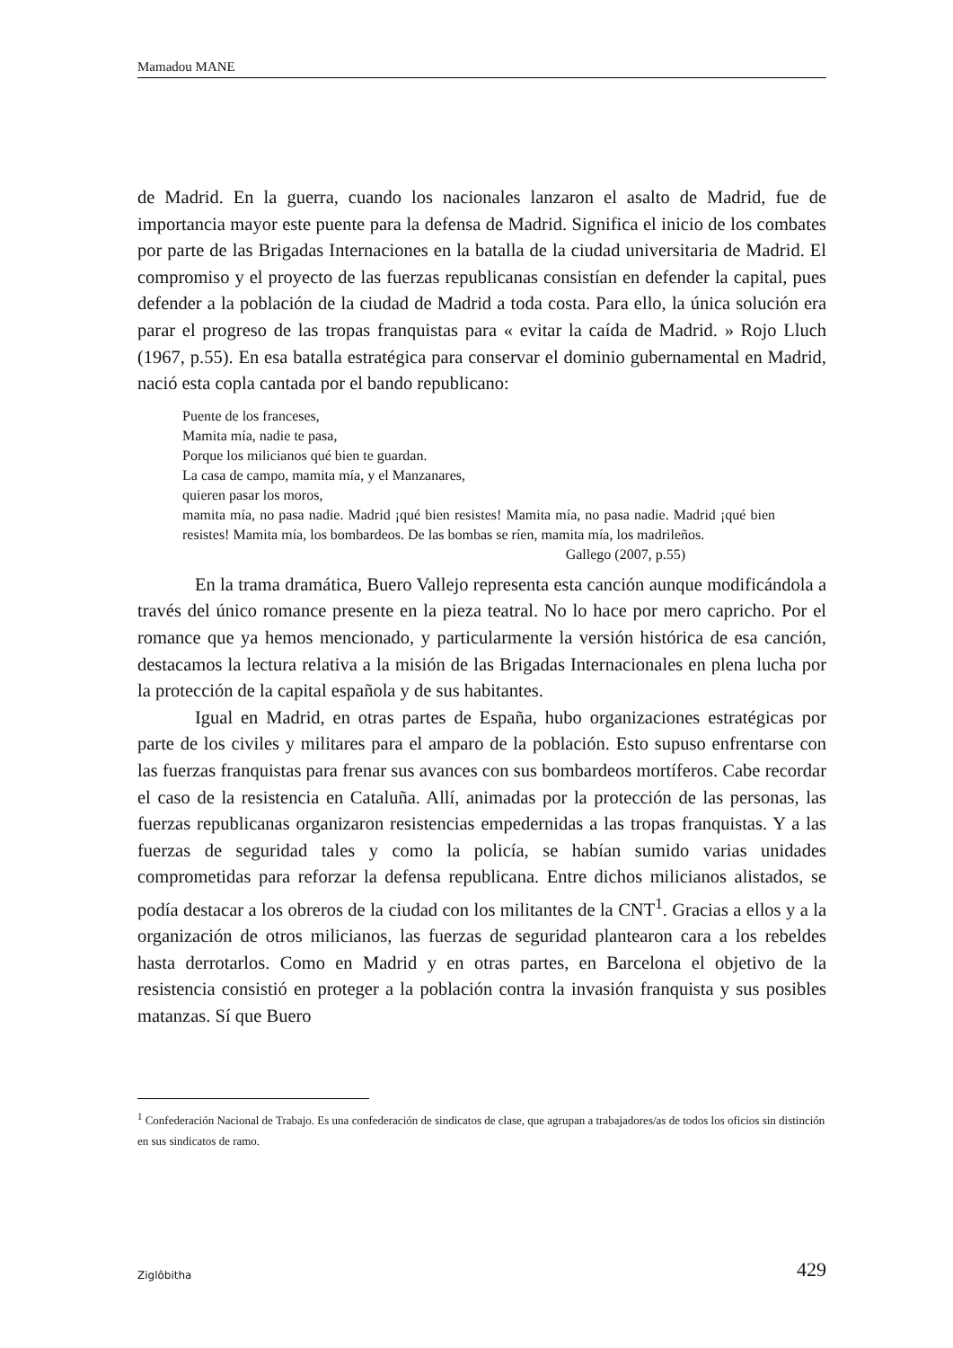Mamadou MANE
de Madrid. En la guerra, cuando los nacionales lanzaron el asalto de Madrid, fue de importancia mayor este puente para la defensa de Madrid. Significa el inicio de los combates por parte de las Brigadas Internaciones en la batalla de la ciudad universitaria de Madrid. El compromiso y el proyecto de las fuerzas republicanas consistían en defender la capital, pues defender a la población de la ciudad de Madrid a toda costa. Para ello, la única solución era parar el progreso de las tropas franquistas para « evitar la caída de Madrid. » Rojo Lluch (1967, p.55). En esa batalla estratégica para conservar el dominio gubernamental en Madrid, nació esta copla cantada por el bando republicano:
Puente de los franceses,
Mamita mía, nadie te pasa,
Porque los milicianos qué bien te guardan.
La casa de campo, mamita mía, y el Manzanares,
quieren pasar los moros,
mamita mía, no pasa nadie. Madrid ¡qué bien resistes! Mamita mía, no pasa nadie. Madrid ¡qué bien resistes! Mamita mía, los bombardeos. De las bombas se ríen, mamita mía, los madrileños.
Gallego (2007, p.55)
En la trama dramática, Buero Vallejo representa esta canción aunque modificándola a través del único romance presente en la pieza teatral. No lo hace por mero capricho. Por el romance que ya hemos mencionado, y particularmente la versión histórica de esa canción, destacamos la lectura relativa a la misión de las Brigadas Internacionales en plena lucha por la protección de la capital española y de sus habitantes.
Igual en Madrid, en otras partes de España, hubo organizaciones estratégicas por parte de los civiles y militares para el amparo de la población. Esto supuso enfrentarse con las fuerzas franquistas para frenar sus avances con sus bombardeos mortíferos. Cabe recordar el caso de la resistencia en Cataluña. Allí, animadas por la protección de las personas, las fuerzas republicanas organizaron resistencias empedernidas a las tropas franquistas. Y a las fuerzas de seguridad tales y como la policía, se habían sumido varias unidades comprometidas para reforzar la defensa republicana. Entre dichos milicianos alistados, se podía destacar a los obreros de la ciudad con los militantes de la CNT<sup>1</sup>. Gracias a ellos y a la organización de otros milicianos, las fuerzas de seguridad plantearon cara a los rebeldes hasta derrotarlos. Como en Madrid y en otras partes, en Barcelona el objetivo de la resistencia consistió en proteger a la población contra la invasión franquista y sus posibles matanzas. Sí que Buero
<sup>1</sup> Confederación Nacional de Trabajo. Es una confederación de sindicatos de clase, que agrupan a trabajadores/as de todos los oficios sin distinción en sus sindicatos de ramo.
Ziglôbitha 429